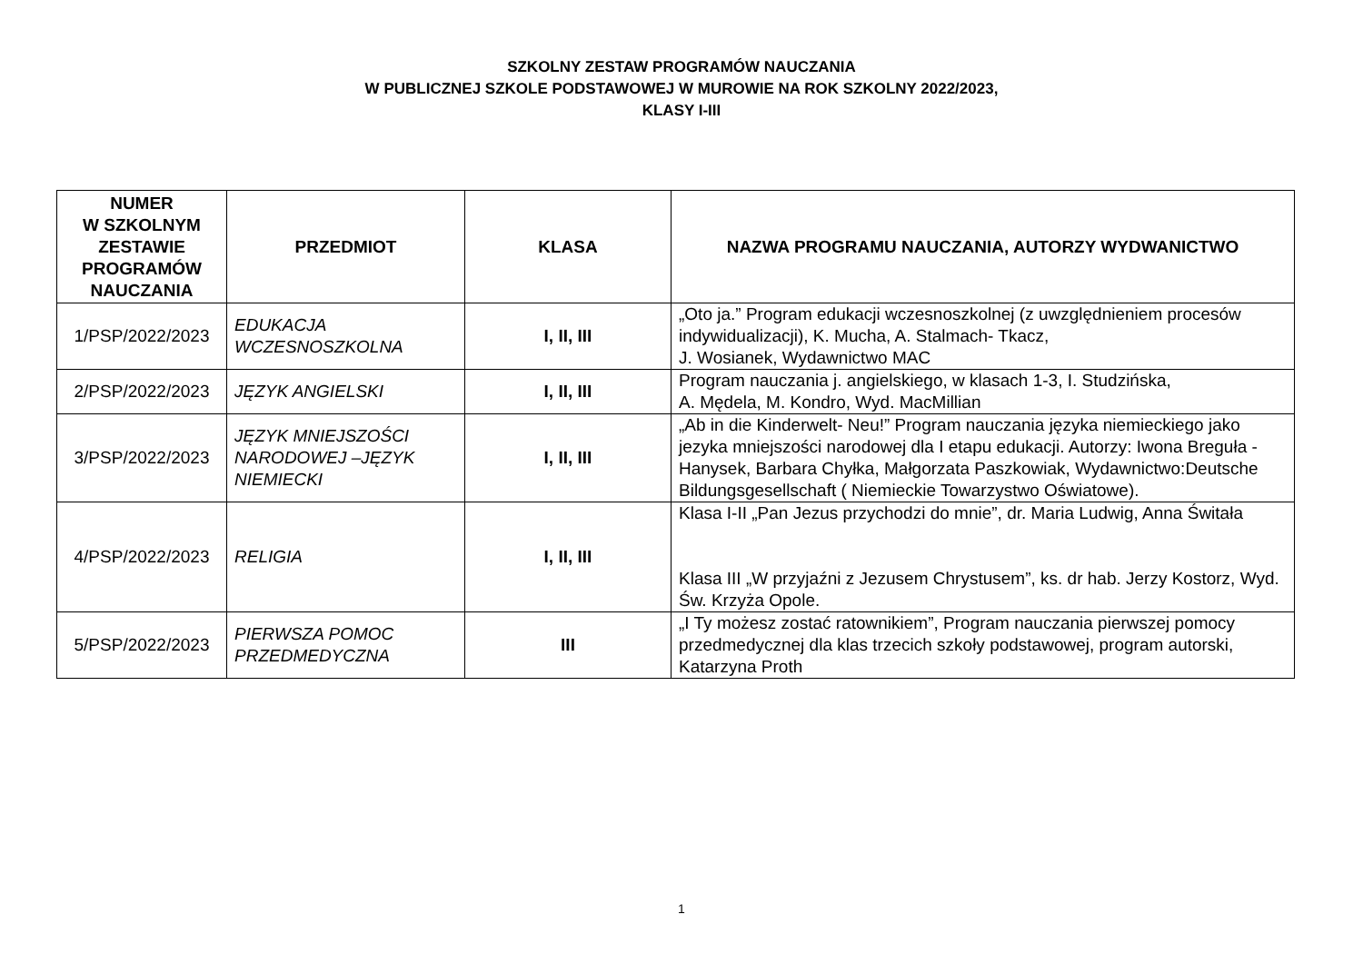SZKOLNY ZESTAW PROGRAMÓW NAUCZANIA
W PUBLICZNEJ SZKOLE PODSTAWOWEJ W MUROWIE NA ROK SZKOLNY 2022/2023,
KLASY I-III
| NUMER W SZKOLNYM ZESTAWIE PROGRAMÓW NAUCZANIA | PRZEDMIOT | KLASA | NAZWA PROGRAMU NAUCZANIA, AUTORZY WYDWANICTWO |
| --- | --- | --- | --- |
| 1/PSP/2022/2023 | EDUKACJA WCZESNOSZKOLNA | I, II, III | „Oto ja.” Program edukacji wczesnoszkolnej (z uwzględnieniem procesów indywidualizacji), K. Mucha, A. Stalmach- Tkacz, J. Wosianek, Wydawnictwo MAC |
| 2/PSP/2022/2023 | JĘZYK ANGIELSKI | I, II, III | Program nauczania j. angielskiego, w klasach 1-3, I. Studzińska, A. Mędela, M. Kondro, Wyd. MacMillian |
| 3/PSP/2022/2023 | JĘZYK MNIEJSZOŚCI NARODOWEJ –JĘZYK NIEMIECKI | I, II, III | „Ab in die Kinderwelt- Neu!” Program nauczania języka niemieckiego jako jezyka mniejszości narodowej dla I etapu edukacji. Autorzy: Iwona Breguła - Hanysek, Barbara Chyłka, Małgorzata Paszkowiak, Wydawnictwo:Deutsche Bildungsgesellschaft ( Niemieckie Towarzystwo Oświatowe). |
| 4/PSP/2022/2023 | RELIGIA | I, II, III | Klasa I-II „Pan Jezus przychodzi do mnie”, dr. Maria Ludwig, Anna Świtała Klasa III „W przyjaźni z Jezusem Chrystusem”, ks. dr hab. Jerzy Kostorz, Wyd. Św. Krzyża Opole. |
| 5/PSP/2022/2023 | PIERWSZA POMOC PRZEDMEDYCZNA | III | „I Ty możesz zostać ratownikiem”, Program nauczania pierwszej pomocy przedmedycznej dla klas trzecich szkoły podstawowej, program autorski, Katarzyna Proth |
1